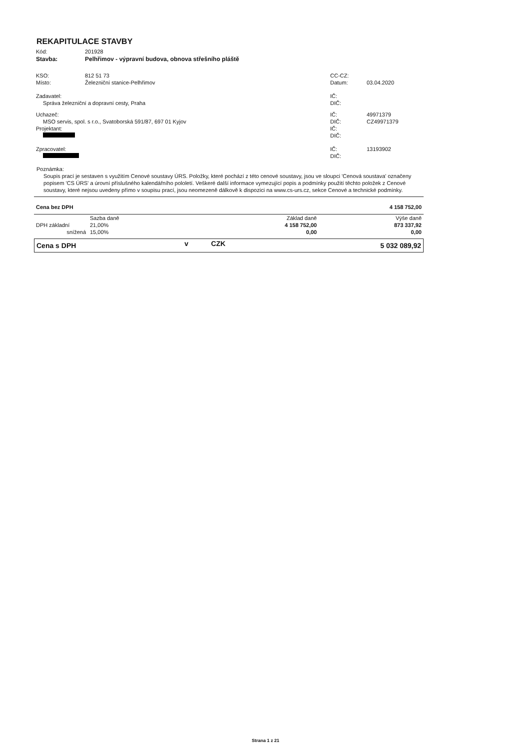REKAPITULACE STAVBY
| Kód: | 201928 |
| Stavba: | Pelhřimov - výpravní budova, obnova střešního pláště |
| KSO: | 812 51 73 | CC-CZ: | |
| Místo: | Železniční stanice-Pelhřimov | Datum: | 03.04.2020 |
| Zadavatel: | | IČ: | |
| Správa železniční a dopravní cesty, Praha | | DIČ: | |
| Uchazeč: | | IČ: | 49971379 |
| MSO servis, spol. s r.o., Svatoborská 591/87, 697 01 Kyjov | | DIČ: | CZ49971379 |
| Projektant: | | IČ: | |
| | | DIČ: | |
| Zpracovatel: | | IČ: | 13193902 |
| | | DIČ: | |
Poznámka:
Soupis prací je sestaven s využitím Cenové soustavy ÚRS. Položky, které pochází z této cenové soustavy, jsou ve sloupci 'Cenová soustava' označeny popisem 'CS ÚRS' a úrovní příslušného kalendářního pololetí. Veškeré další informace vymezující popis a podmínky použití těchto položek z Cenové soustavy, které nejsou uvedeny přímo v soupisu prací, jsou neomezeně dálkově k dispozici na www.cs-urs.cz, sekce Cenové a technické podmínky.
| Cena bez DPH | 4 158 752,00 |
| | Sazba daně | Základ daně | Výše daně |
| DPH základní | 21,00% | 4 158 752,00 | 873 337,92 |
| snížená | 15,00% | 0,00 | 0,00 |
| Cena s DPH | v | CZK | 5 032 089,92 |
Strana 1 z 21